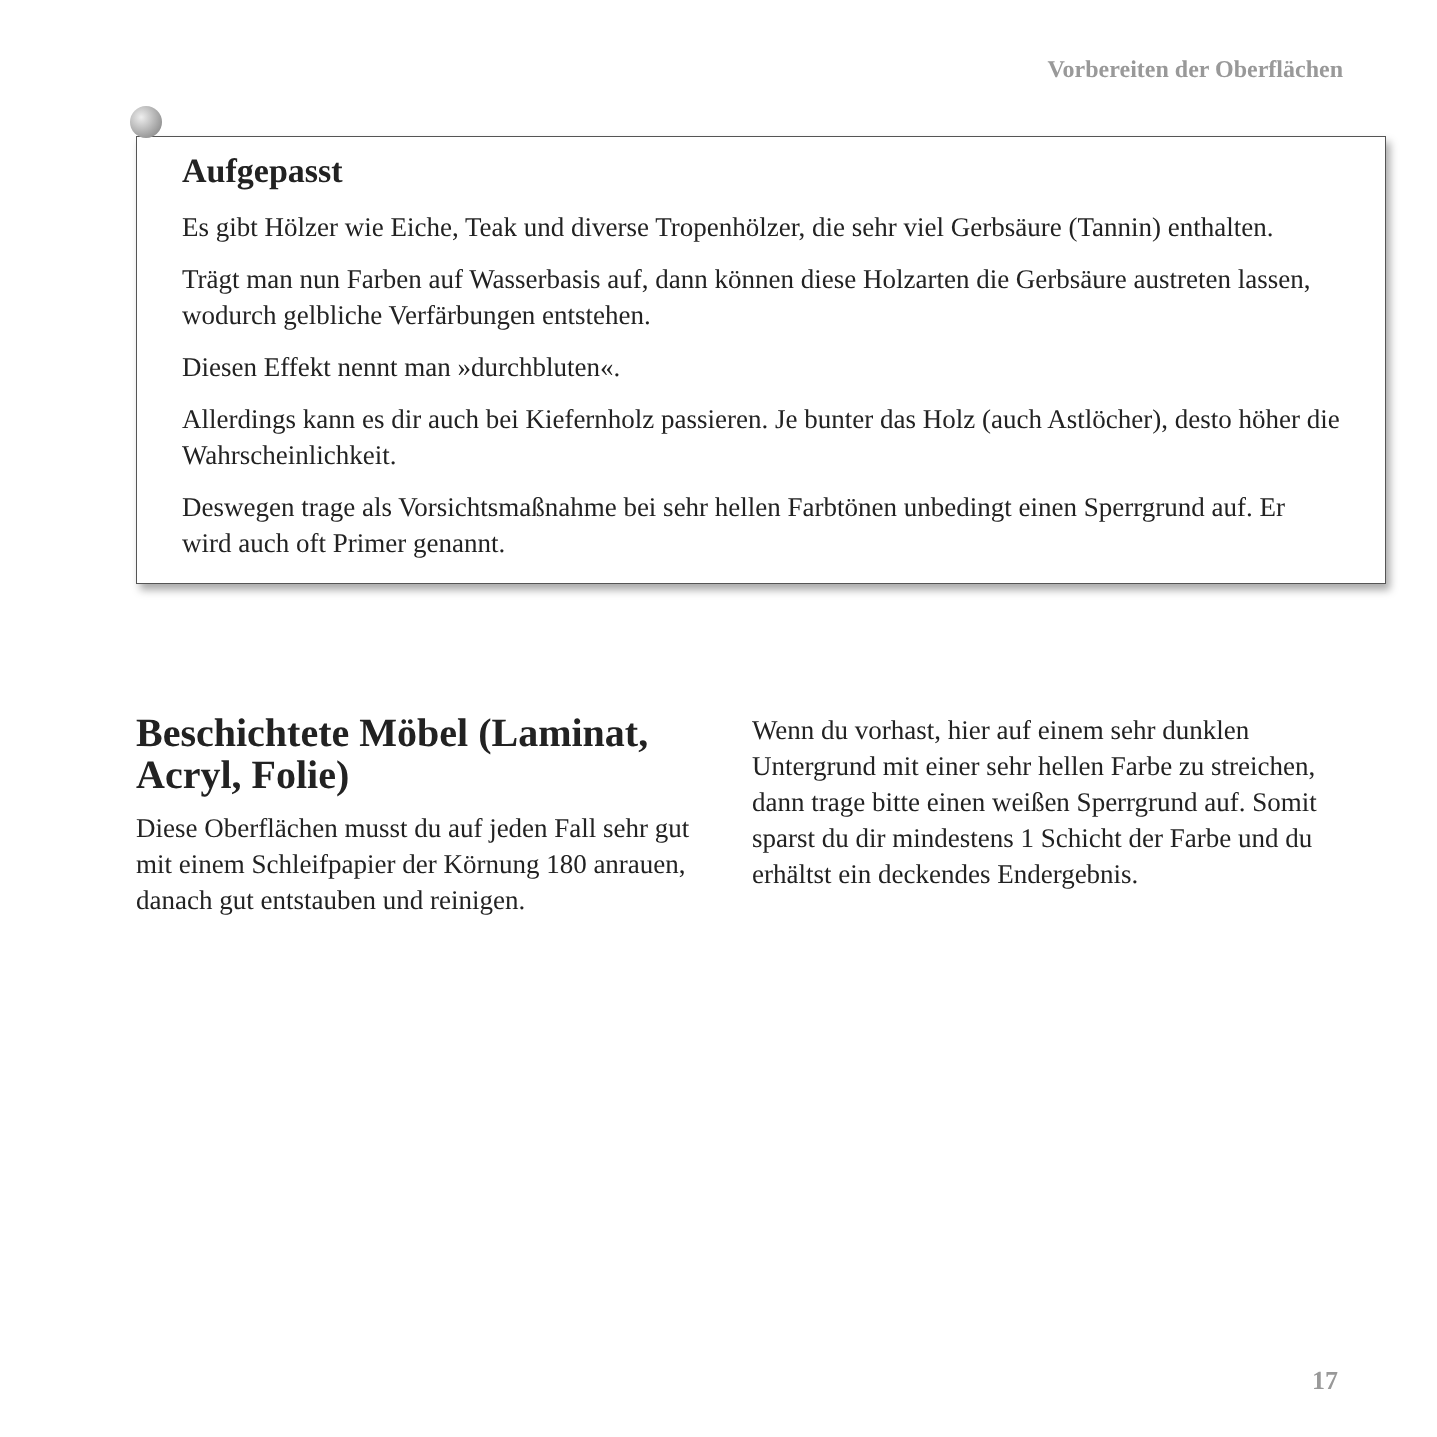Vorbereiten der Oberflächen
Aufgepasst
Es gibt Hölzer wie Eiche, Teak und diverse Tropenhölzer, die sehr viel Gerbsäure (Tannin) enthalten.
Trägt man nun Farben auf Wasserbasis auf, dann können diese Holzarten die Gerbsäure austreten lassen, wodurch gelbliche Verfärbungen entstehen.
Diesen Effekt nennt man »durchbluten«.
Allerdings kann es dir auch bei Kiefernholz passieren. Je bunter das Holz (auch Astlöcher), desto höher die Wahrscheinlichkeit.
Deswegen trage als Vorsichtsmaßnahme bei sehr hellen Farbtönen unbedingt einen Sperrgrund auf. Er wird auch oft Primer genannt.
Beschichtete Möbel (Laminat, Acryl, Folie)
Diese Oberflächen musst du auf jeden Fall sehr gut mit einem Schleifpapier der Körnung 180 anrauen, danach gut entstauben und reinigen.
Wenn du vorhast, hier auf einem sehr dunklen Untergrund mit einer sehr hellen Farbe zu streichen, dann trage bitte einen weißen Sperrgrund auf. Somit sparst du dir mindestens 1 Schicht der Farbe und du erhältst ein deckendes Endergebnis.
17